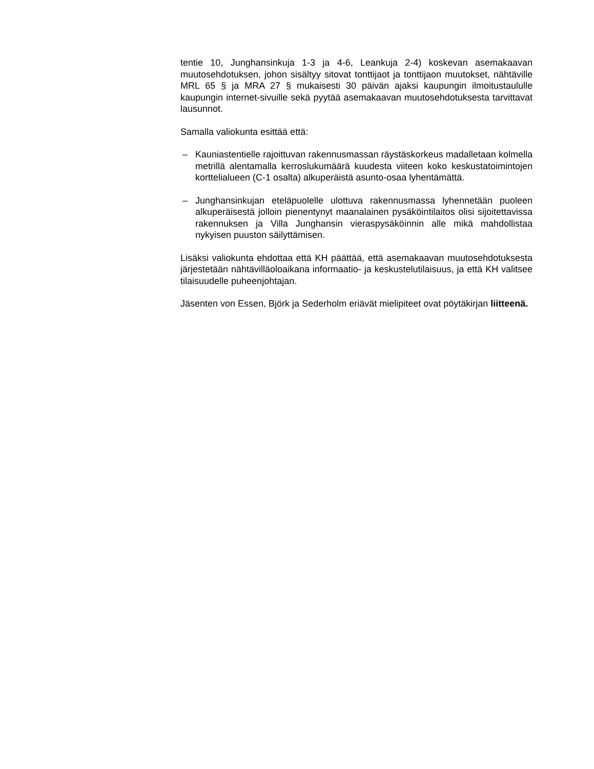tentie 10, Junghansinkuja 1-3 ja 4-6, Leankuja 2-4) koskevan asemakaavan muutosehdotuksen, johon sisältyy sitovat tonttijaot ja tonttijaon muutokset, nähtäville MRL 65 § ja MRA 27 § mukaisesti 30 päivän ajaksi kaupungin ilmoitustaululle kaupungin internet-sivuille sekä pyytää asemakaavan muutosehdotuksesta tarvittavat lausunnot.
Samalla valiokunta esittää että:
– Kauniastentielle rajoittuvan rakennusmassan räystäskorkeus madalletaan kolmella metrillä alentamalla kerroslukumäärä kuudesta viiteen koko keskustatoimintojen korttelialueen (C-1 osalta) alkuperäistä asunto-osaa lyhentämättä.
– Junghansinkujan eteläpuolelle ulottuva rakennusmassa lyhennetään puoleen alkuperäisestä jolloin pienentynyt maanalainen pysäköintilaitos olisi sijoitettavissa rakennuksen ja Villa Junghansin vieraspysäköinnin alle mikä mahdollistaa nykyisen puuston säilyttämisen.
Lisäksi valiokunta ehdottaa että KH päättää, että asemakaavan muutosehdotuksesta järjestetään nähtävilläoloaikana informaatio- ja keskustelutilaisuus, ja että KH valitsee tilaisuudelle puheenjohtajan.
Jäsenten von Essen, Björk ja Sederholm eriävät mielipiteet ovat pöytäkirjan liitteenä.